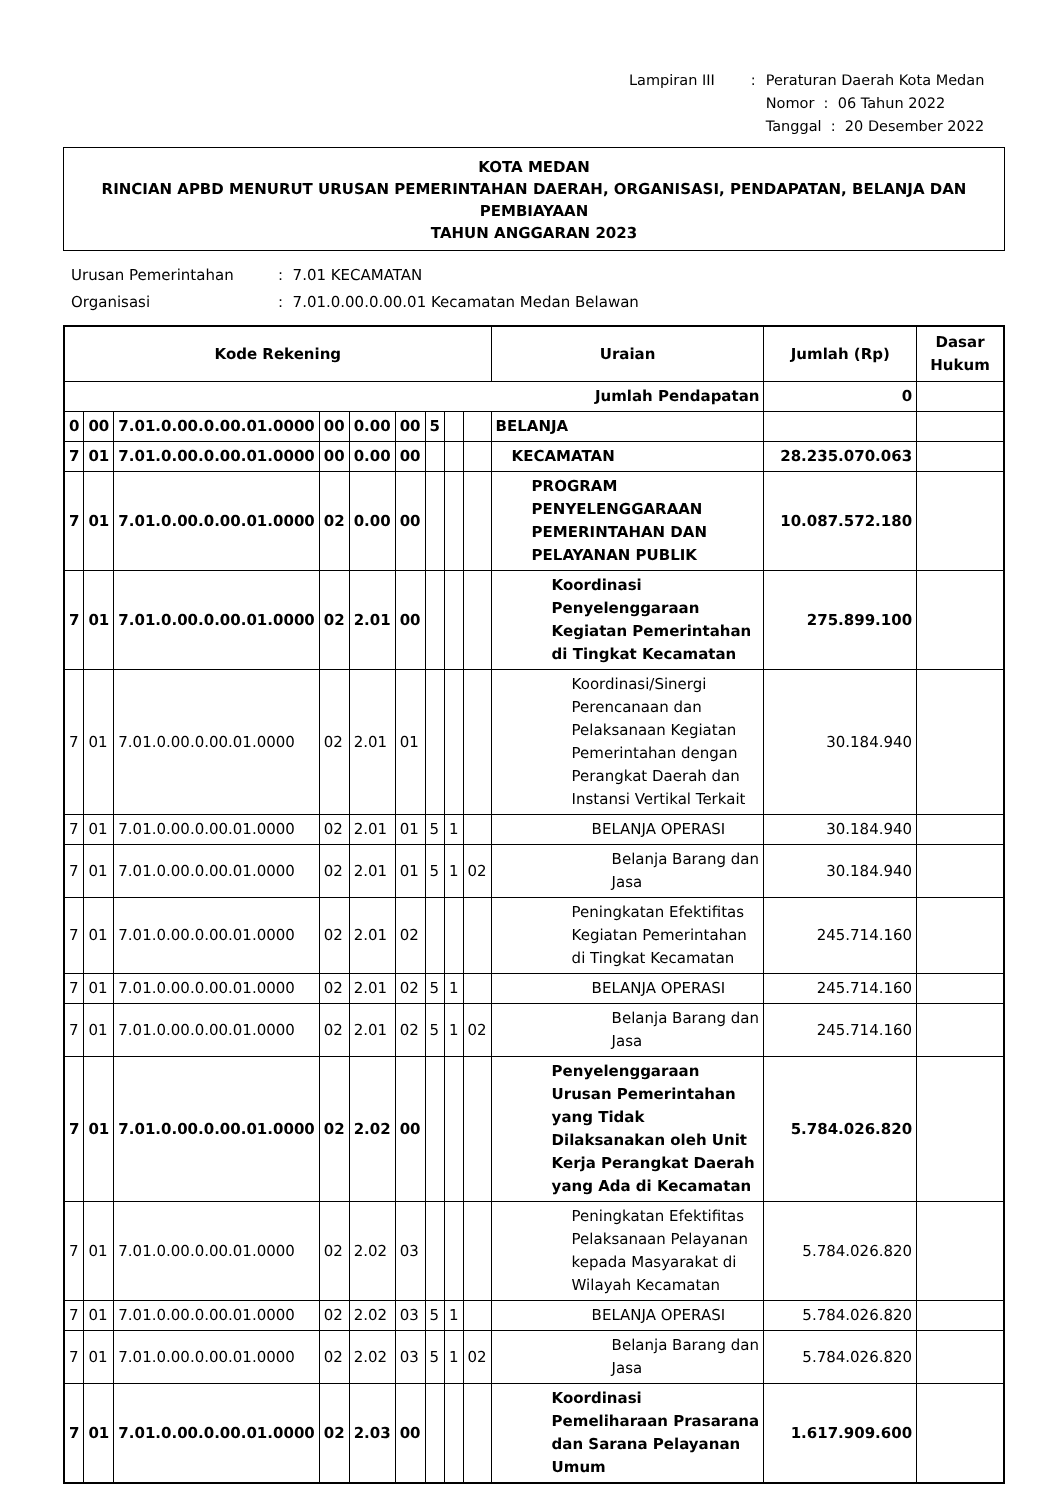| Lampiran III | : | Peraturan Daerah Kota Medan |
| | | Nomor : 06 Tahun 2022 |
| | | Tanggal : 20 Desember 2022 |
KOTA MEDAN
RINCIAN APBD MENURUT URUSAN PEMERINTAHAN DAERAH, ORGANISASI, PENDAPATAN, BELANJA DAN PEMBIAYAAN
TAHUN ANGGARAN 2023
| Urusan Pemerintahan | : 7.01 KECAMATAN |
| Organisasi | : 7.01.0.00.0.00.01 Kecamatan Medan Belawan |
| Kode Rekening | | | | | | | | | Uraian | Jumlah (Rp) | Dasar Hukum |
| --- | --- | --- | --- | --- | --- | --- | --- | --- | --- | --- | --- |
| Jumlah Pendapatan | | | | | | | | | | 0 | |
| 0 | 00 | 7.01.0.00.0.00.01.0000 | 00 | 0.00 | 00 | 5 | | | BELANJA | | |
| 7 | 01 | 7.01.0.00.0.00.01.0000 | 00 | 0.00 | 00 | | | | KECAMATAN | 28.235.070.063 | |
| 7 | 01 | 7.01.0.00.0.00.01.0000 | 02 | 0.00 | 00 | | | | PROGRAM PENYELENGGARAAN PEMERINTAHAN DAN PELAYANAN PUBLIK | 10.087.572.180 | |
| 7 | 01 | 7.01.0.00.0.00.01.0000 | 02 | 2.01 | 00 | | | | Koordinasi Penyelenggaraan Kegiatan Pemerintahan di Tingkat Kecamatan | 275.899.100 | |
| 7 | 01 | 7.01.0.00.0.00.01.0000 | 02 | 2.01 | 01 | | | | Koordinasi/Sinergi Perencanaan dan Pelaksanaan Kegiatan Pemerintahan dengan Perangkat Daerah dan Instansi Vertikal Terkait | 30.184.940 | |
| 7 | 01 | 7.01.0.00.0.00.01.0000 | 02 | 2.01 | 01 | 5 | 1 | | BELANJA OPERASI | 30.184.940 | |
| 7 | 01 | 7.01.0.00.0.00.01.0000 | 02 | 2.01 | 01 | 5 | 1 | 02 | Belanja Barang dan Jasa | 30.184.940 | |
| 7 | 01 | 7.01.0.00.0.00.01.0000 | 02 | 2.01 | 02 | | | | Peningkatan Efektifitas Kegiatan Pemerintahan di Tingkat Kecamatan | 245.714.160 | |
| 7 | 01 | 7.01.0.00.0.00.01.0000 | 02 | 2.01 | 02 | 5 | 1 | | BELANJA OPERASI | 245.714.160 | |
| 7 | 01 | 7.01.0.00.0.00.01.0000 | 02 | 2.01 | 02 | 5 | 1 | 02 | Belanja Barang dan Jasa | 245.714.160 | |
| 7 | 01 | 7.01.0.00.0.00.01.0000 | 02 | 2.02 | 00 | | | | Penyelenggaraan Urusan Pemerintahan yang Tidak Dilaksanakan oleh Unit Kerja Perangkat Daerah yang Ada di Kecamatan | 5.784.026.820 | |
| 7 | 01 | 7.01.0.00.0.00.01.0000 | 02 | 2.02 | 03 | | | | Peningkatan Efektifitas Pelaksanaan Pelayanan kepada Masyarakat di Wilayah Kecamatan | 5.784.026.820 | |
| 7 | 01 | 7.01.0.00.0.00.01.0000 | 02 | 2.02 | 03 | 5 | 1 | | BELANJA OPERASI | 5.784.026.820 | |
| 7 | 01 | 7.01.0.00.0.00.01.0000 | 02 | 2.02 | 03 | 5 | 1 | 02 | Belanja Barang dan Jasa | 5.784.026.820 | |
| 7 | 01 | 7.01.0.00.0.00.01.0000 | 02 | 2.03 | 00 | | | | Koordinasi Pemeliharaan Prasarana dan Sarana Pelayanan Umum | 1.617.909.600 | |